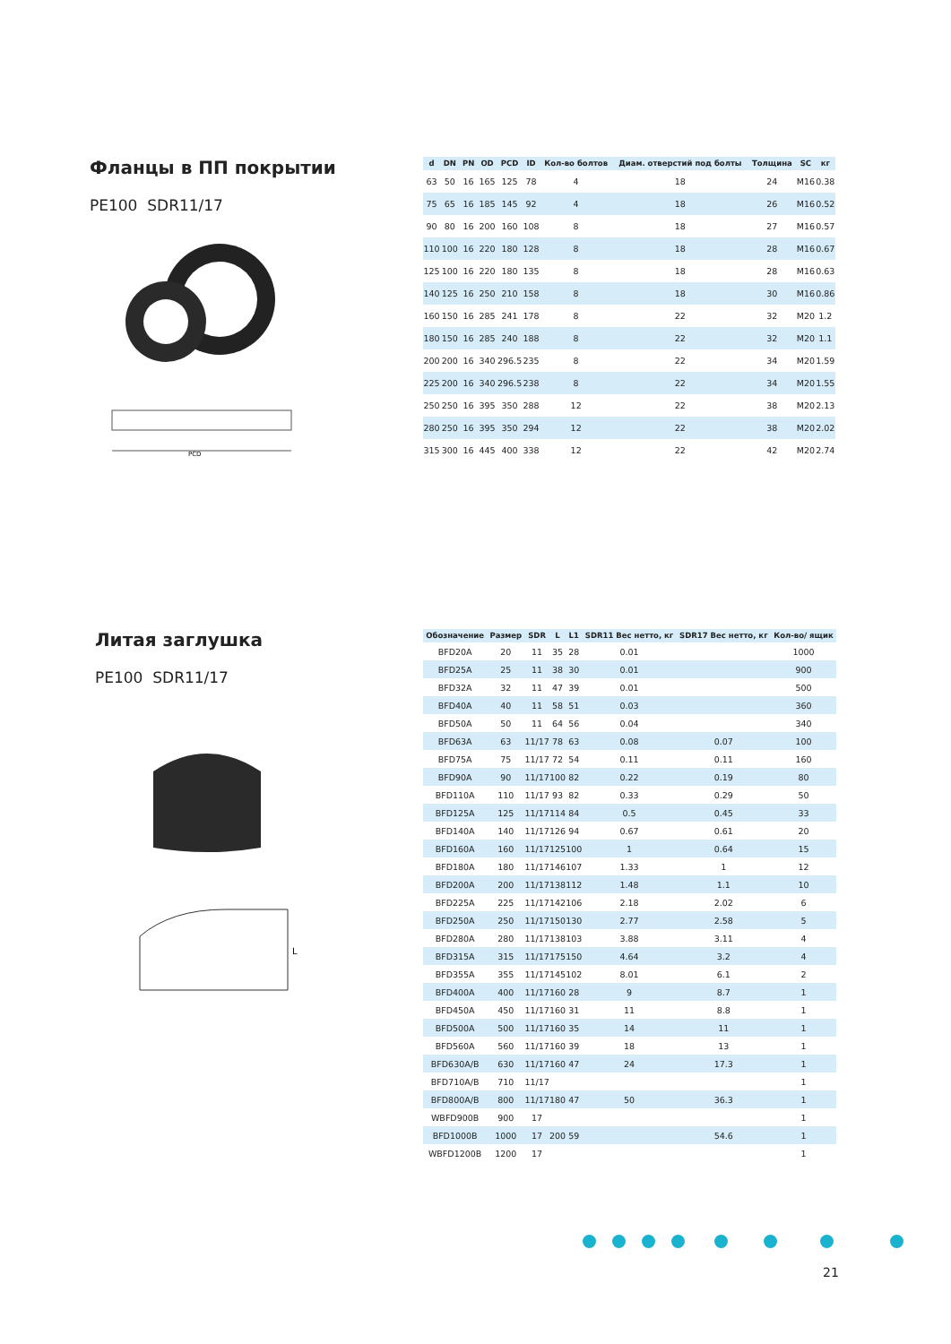Фланцы в ПП покрытии
PE100 SDR11/17
PCD
| d | DN | PN | OD | PCD | ID | Кол-во болтов | Диам. отверстий под болты | Толщина | SC | кг |
| --- | --- | --- | --- | --- | --- | --- | --- | --- | --- | --- |
| 63 | 50 | 16 | 165 | 125 | 78 | 4 | 18 | 24 | M16 | 0.38 |
| 75 | 65 | 16 | 185 | 145 | 92 | 4 | 18 | 26 | M16 | 0.52 |
| 90 | 80 | 16 | 200 | 160 | 108 | 8 | 18 | 27 | M16 | 0.57 |
| 110 | 100 | 16 | 220 | 180 | 128 | 8 | 18 | 28 | M16 | 0.67 |
| 125 | 100 | 16 | 220 | 180 | 135 | 8 | 18 | 28 | M16 | 0.63 |
| 140 | 125 | 16 | 250 | 210 | 158 | 8 | 18 | 30 | M16 | 0.86 |
| 160 | 150 | 16 | 285 | 241 | 178 | 8 | 22 | 32 | M20 | 1.2 |
| 180 | 150 | 16 | 285 | 240 | 188 | 8 | 22 | 32 | M20 | 1.1 |
| 200 | 200 | 16 | 340 | 296.5 | 235 | 8 | 22 | 34 | M20 | 1.59 |
| 225 | 200 | 16 | 340 | 296.5 | 238 | 8 | 22 | 34 | M20 | 1.55 |
| 250 | 250 | 16 | 395 | 350 | 288 | 12 | 22 | 38 | M20 | 2.13 |
| 280 | 250 | 16 | 395 | 350 | 294 | 12 | 22 | 38 | M20 | 2.02 |
| 315 | 300 | 16 | 445 | 400 | 338 | 12 | 22 | 42 | M20 | 2.74 |
Литая заглушка
PE100 SDR11/17
L
| Обозначение | Размер | SDR | L | L1 | SDR11 Вес нетто, кг | SDR17 Вес нетто, кг | Кол-во/ ящик |
| --- | --- | --- | --- | --- | --- | --- | --- |
| BFD20A | 20 | 11 | 35 | 28 | 0.01 | | 1000 |
| BFD25A | 25 | 11 | 38 | 30 | 0.01 | | 900 |
| BFD32A | 32 | 11 | 47 | 39 | 0.01 | | 500 |
| BFD40A | 40 | 11 | 58 | 51 | 0.03 | | 360 |
| BFD50A | 50 | 11 | 64 | 56 | 0.04 | | 340 |
| BFD63A | 63 | 11/17 | 78 | 63 | 0.08 | 0.07 | 100 |
| BFD75A | 75 | 11/17 | 72 | 54 | 0.11 | 0.11 | 160 |
| BFD90A | 90 | 11/17 | 100 | 82 | 0.22 | 0.19 | 80 |
| BFD110A | 110 | 11/17 | 93 | 82 | 0.33 | 0.29 | 50 |
| BFD125A | 125 | 11/17 | 114 | 84 | 0.5 | 0.45 | 33 |
| BFD140A | 140 | 11/17 | 126 | 94 | 0.67 | 0.61 | 20 |
| BFD160A | 160 | 11/17 | 125 | 100 | 1 | 0.64 | 15 |
| BFD180A | 180 | 11/17 | 146 | 107 | 1.33 | 1 | 12 |
| BFD200A | 200 | 11/17 | 138 | 112 | 1.48 | 1.1 | 10 |
| BFD225A | 225 | 11/17 | 142 | 106 | 2.18 | 2.02 | 6 |
| BFD250A | 250 | 11/17 | 150 | 130 | 2.77 | 2.58 | 5 |
| BFD280A | 280 | 11/17 | 138 | 103 | 3.88 | 3.11 | 4 |
| BFD315A | 315 | 11/17 | 175 | 150 | 4.64 | 3.2 | 4 |
| BFD355A | 355 | 11/17 | 145 | 102 | 8.01 | 6.1 | 2 |
| BFD400A | 400 | 11/17 | 160 | 28 | 9 | 8.7 | 1 |
| BFD450A | 450 | 11/17 | 160 | 31 | 11 | 8.8 | 1 |
| BFD500A | 500 | 11/17 | 160 | 35 | 14 | 11 | 1 |
| BFD560A | 560 | 11/17 | 160 | 39 | 18 | 13 | 1 |
| BFD630A/B | 630 | 11/17 | 160 | 47 | 24 | 17.3 | 1 |
| BFD710A/B | 710 | 11/17 | | | | | 1 |
| BFD800A/B | 800 | 11/17 | 180 | 47 | 50 | 36.3 | 1 |
| WBFD900B | 900 | 17 | | | | | 1 |
| BFD1000B | 1000 | 17 | 200 | 59 | | 54.6 | 1 |
| WBFD1200B | 1200 | 17 | | | | | 1 |
21